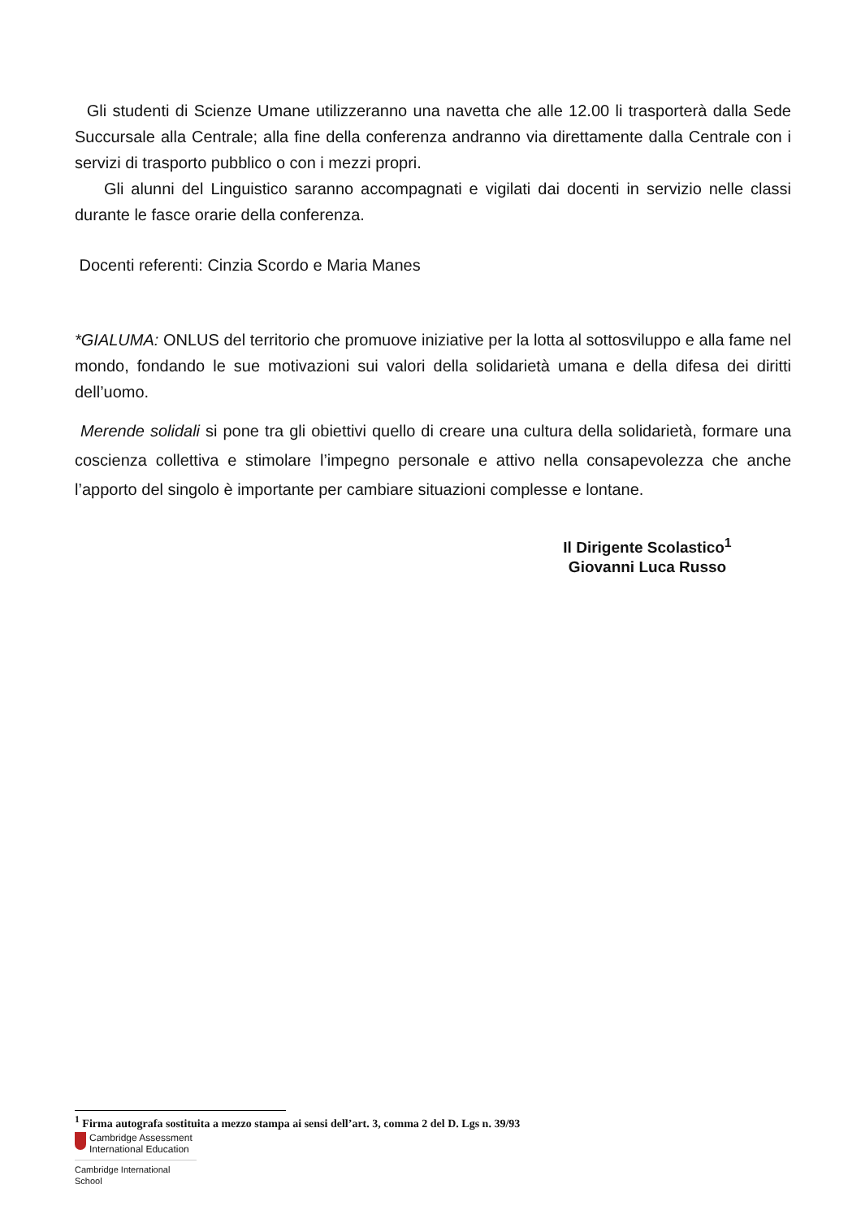Gli studenti di Scienze Umane utilizzeranno una navetta che alle 12.00 li trasporterà dalla Sede Succursale alla Centrale; alla fine della conferenza andranno via direttamente dalla Centrale con i servizi di trasporto pubblico o con i mezzi propri.
Gli alunni del Linguistico saranno accompagnati e vigilati dai docenti in servizio nelle classi durante le fasce orarie della conferenza.
Docenti referenti: Cinzia Scordo e Maria Manes
*GIALUMA: ONLUS del territorio che promuove iniziative per la lotta al sottosviluppo e alla fame nel mondo, fondando le sue motivazioni sui valori della solidarietà umana e della difesa dei diritti dell’uomo.
Merende solidali si pone tra gli obiettivi quello di creare una cultura della solidarietà, formare una coscienza collettiva e stimolare l’impegno personale e attivo nella consapevolezza che anche l’apporto del singolo è importante per cambiare situazioni complesse e lontane.
Il Dirigente Scolastico<sup>1</sup>
Giovanni Luca Russo
<sup>1</sup> Firma autografa sostituita a mezzo stampa ai sensi dell’art. 3, comma 2 del D. Lgs n. 39/93
Cambridge Assessment
International Education
Cambridge International School